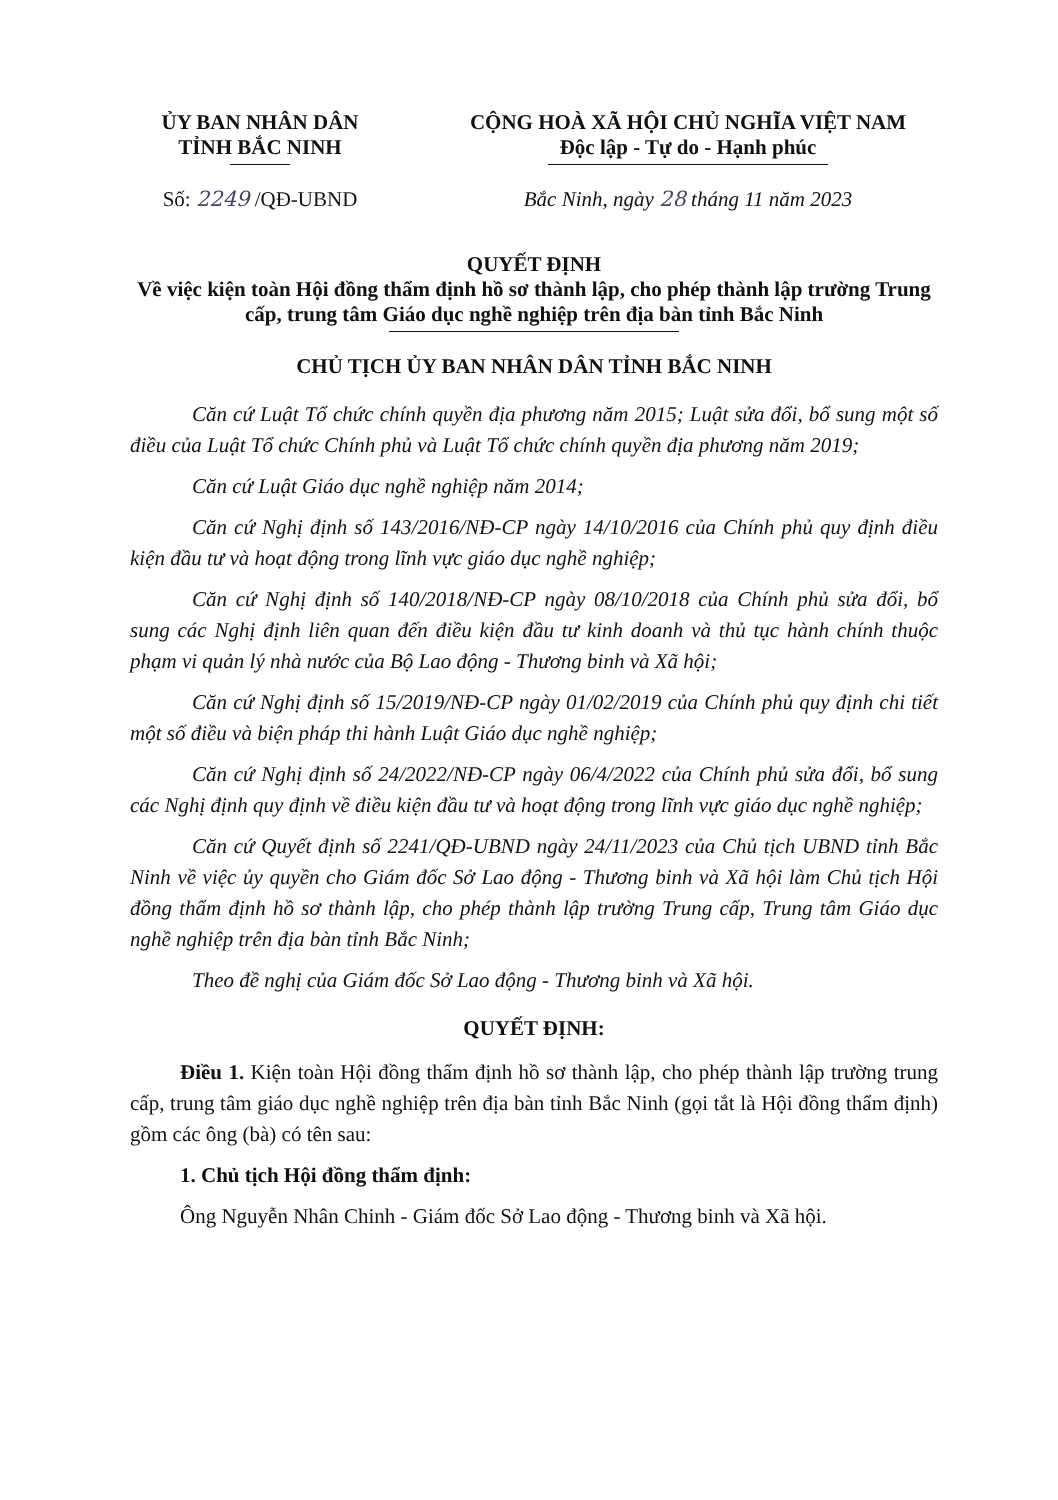ỦY BAN NHÂN DÂN
TỈNH BẮC NINH
CỘNG HOÀ XÃ HỘI CHỦ NGHĨA VIỆT NAM
Độc lập - Tự do - Hạnh phúc
Số: 2249 /QĐ-UBND Bắc Ninh, ngày 28 tháng 11 năm 2023
QUYẾT ĐỊNH
Về việc kiện toàn Hội đồng thẩm định hồ sơ thành lập, cho phép thành lập trường Trung cấp, trung tâm Giáo dục nghề nghiệp trên địa bàn tỉnh Bắc Ninh
CHỦ TỊCH ỦY BAN NHÂN DÂN TỈNH BẮC NINH
Căn cứ Luật Tổ chức chính quyền địa phương năm 2015; Luật sửa đổi, bổ sung một số điều của Luật Tổ chức Chính phủ và Luật Tổ chức chính quyền địa phương năm 2019;
Căn cứ Luật Giáo dục nghề nghiệp năm 2014;
Căn cứ Nghị định số 143/2016/NĐ-CP ngày 14/10/2016 của Chính phủ quy định điều kiện đầu tư và hoạt động trong lĩnh vực giáo dục nghề nghiệp;
Căn cứ Nghị định số 140/2018/NĐ-CP ngày 08/10/2018 của Chính phủ sửa đổi, bổ sung các Nghị định liên quan đến điều kiện đầu tư kinh doanh và thủ tục hành chính thuộc phạm vi quản lý nhà nước của Bộ Lao động - Thương binh và Xã hội;
Căn cứ Nghị định số 15/2019/NĐ-CP ngày 01/02/2019 của Chính phủ quy định chi tiết một số điều và biện pháp thi hành Luật Giáo dục nghề nghiệp;
Căn cứ Nghị định số 24/2022/NĐ-CP ngày 06/4/2022 của Chính phủ sửa đổi, bổ sung các Nghị định quy định về điều kiện đầu tư và hoạt động trong lĩnh vực giáo dục nghề nghiệp;
Căn cứ Quyết định số 2241/QĐ-UBND ngày 24/11/2023 của Chủ tịch UBND tỉnh Bắc Ninh về việc ủy quyền cho Giám đốc Sở Lao động - Thương binh và Xã hội làm Chủ tịch Hội đồng thẩm định hồ sơ thành lập, cho phép thành lập trường Trung cấp, Trung tâm Giáo dục nghề nghiệp trên địa bàn tỉnh Bắc Ninh;
Theo đề nghị của Giám đốc Sở Lao động - Thương binh và Xã hội.
QUYẾT ĐỊNH:
Điều 1. Kiện toàn Hội đồng thẩm định hồ sơ thành lập, cho phép thành lập trường trung cấp, trung tâm giáo dục nghề nghiệp trên địa bàn tỉnh Bắc Ninh (gọi tắt là Hội đồng thẩm định) gồm các ông (bà) có tên sau:
1. Chủ tịch Hội đồng thẩm định:
Ông Nguyễn Nhân Chinh - Giám đốc Sở Lao động - Thương binh và Xã hội.